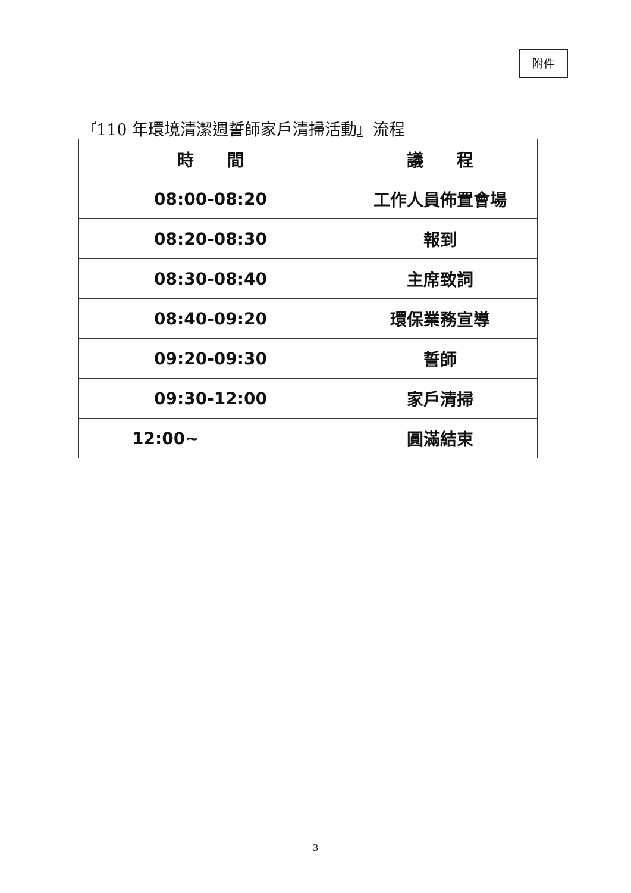附件
『110 年環境清潔週誓師家戶清掃活動』流程
| 時 間 | 議 程 |
| --- | --- |
| 08:00-08:20 | 工作人員佈置會場 |
| 08:20-08:30 | 報到 |
| 08:30-08:40 | 主席致詞 |
| 08:40-09:20 | 環保業務宣導 |
| 09:20-09:30 | 誓師 |
| 09:30-12:00 | 家戶清掃 |
| 12:00~ | 圓滿結束 |
3